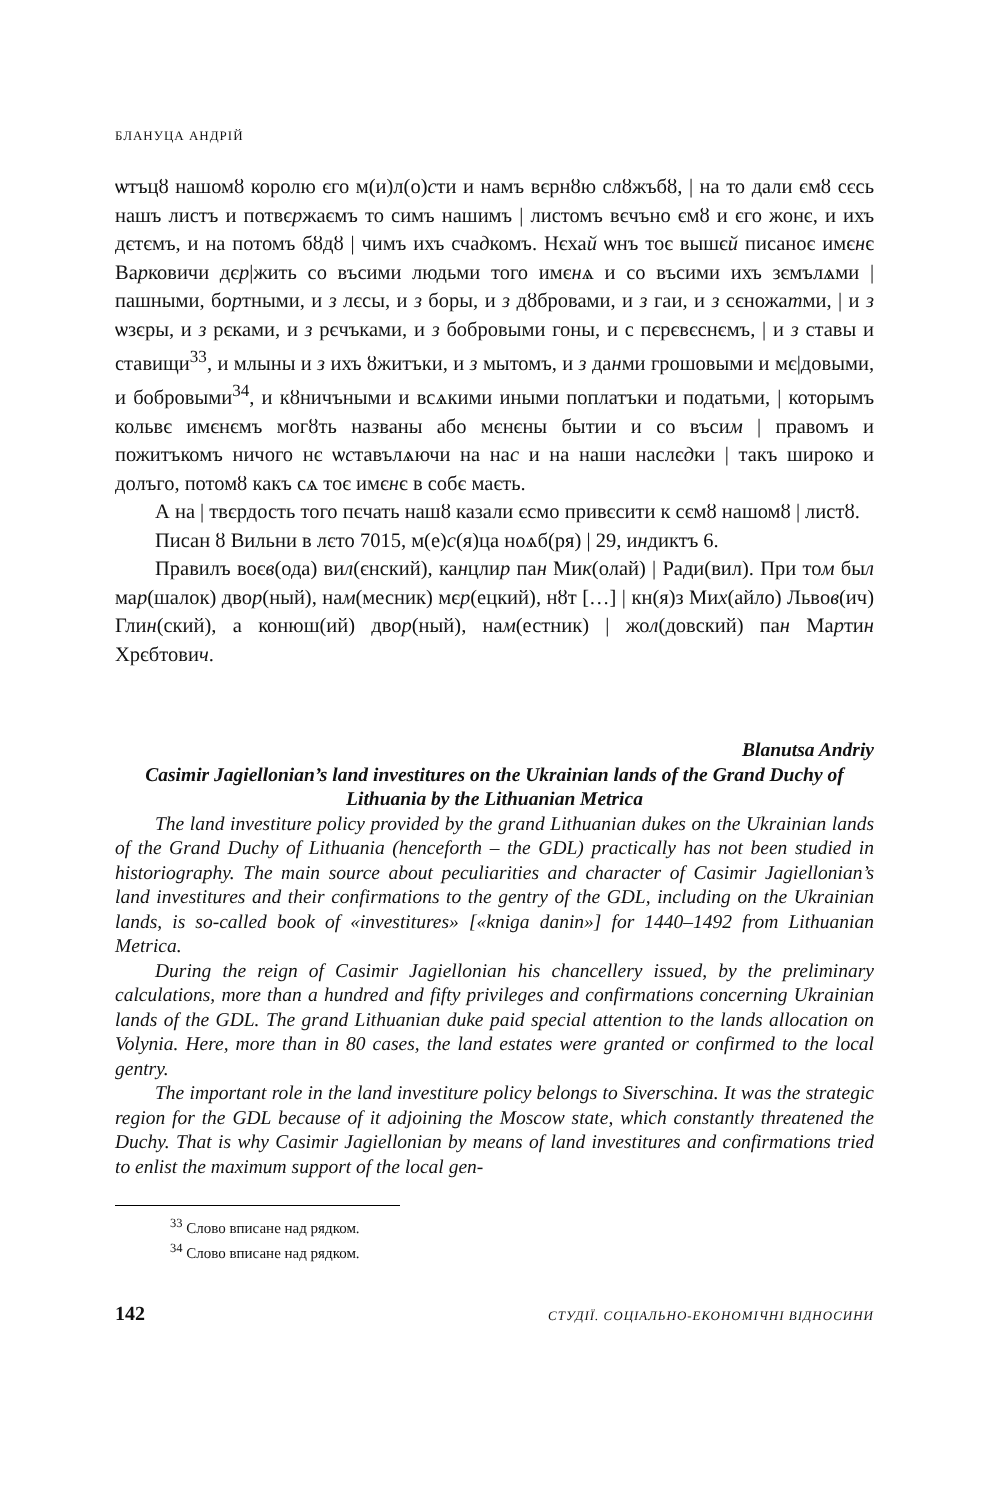БЛАНУЦА АНДРІЙ
ѡтъцȣ нашомȣ королю єго м(и)л(о)сти и намъ вєрнȣю слȣжъбȣ, | на то дали ємȣ сєсь нашъ листъ и потвєржаємъ то симъ нашимъ | листомъ вєчъно ємȣ и єго жонє, и ихъ дєтємъ, и на потомъ бȣдȣ | чимъ ихъ счадкомъ. Нєхай ѡнъ тоє вышєй писаноє имєнє Варковичи дєр|жить со въсими людьми того имєнѧ и со въсими ихъ зємълѧми | пашными, бортными, и з лєсы, и з боры, и з дȣбровами, и з гаи, и з сєножатми, | и з ѡзєры, и з рєками, и з рєчъками, и з бобровыми гоны, и с пєрєвєснємъ, | и з ставы и ставищи<sup>33</sup>, и млыны и з ихъ ȣжитъки, и з мытомъ, и з данми грошовыми и мє|довыми, и бобровыми<sup>34</sup>, и кȣничъными и всѧкими иными поплатъки и податьми, | которымъ кольвє имєнємъ могȣть названы або мєнєны бытии и со въсим | правомъ и пожитъкомъ ничого нє ѡставълѧючи на нас и на наши наслєдки | такъ широко и долъго, потомȣ какъ сѧ тоє имєнє в собє маєть.
А на | твєрдость того пєчать нашȣ казали єсмо привєсити к сємȣ нашомȣ | листȣ.
Писан ȣ Вильни в лєто 7015, м(е)с(я)ца ноѧб(ря) | 29, индиктъ 6.
Правилъ воєв(ода) вил(єнский), канцлир пан Мик(олай) | Ради(вил). При том был мар(шалок) двор(ный), нам(месник) мєр(ецкий), нȣт […] | кн(я)з Мих(айло) Львов(ич) Глин(ский), а конюш(ий) двор(ный), нам(естник) | жол(довский) пан Мартин Хрєбтович.
Blanutsa Andriy
Casimir Jagiellonian’s land investitures on the Ukrainian lands of the Grand Duchy of Lithuania by the Lithuanian Metrica
The land investiture policy provided by the grand Lithuanian dukes on the Ukrainian lands of the Grand Duchy of Lithuania (henceforth – the GDL) practically has not been studied in historiography. The main source about peculiarities and character of Casimir Jagiellonian’s land investitures and their confirmations to the gentry of the GDL, including on the Ukrainian lands, is so-called book of «investitures» [«kniga danin»] for 1440–1492 from Lithuanian Metrica.
During the reign of Casimir Jagiellonian his chancellery issued, by the preliminary calculations, more than a hundred and fifty privileges and confirmations concerning Ukrainian lands of the GDL. The grand Lithuanian duke paid special attention to the lands allocation on Volynia. Here, more than in 80 cases, the land estates were granted or confirmed to the local gentry.
The important role in the land investiture policy belongs to Siverschina. It was the strategic region for the GDL because of it adjoining the Moscow state, which constantly threatened the Duchy. That is why Casimir Jagiellonian by means of land investitures and confirmations tried to enlist the maximum support of the local gen-
<sup>33</sup> Слово вписане над рядком.
<sup>34</sup> Слово вписане над рядком.
142 СТУДІЇ. СОЦІАЛЬНО-ЕКОНОМІЧНІ ВІДНОСИНИ